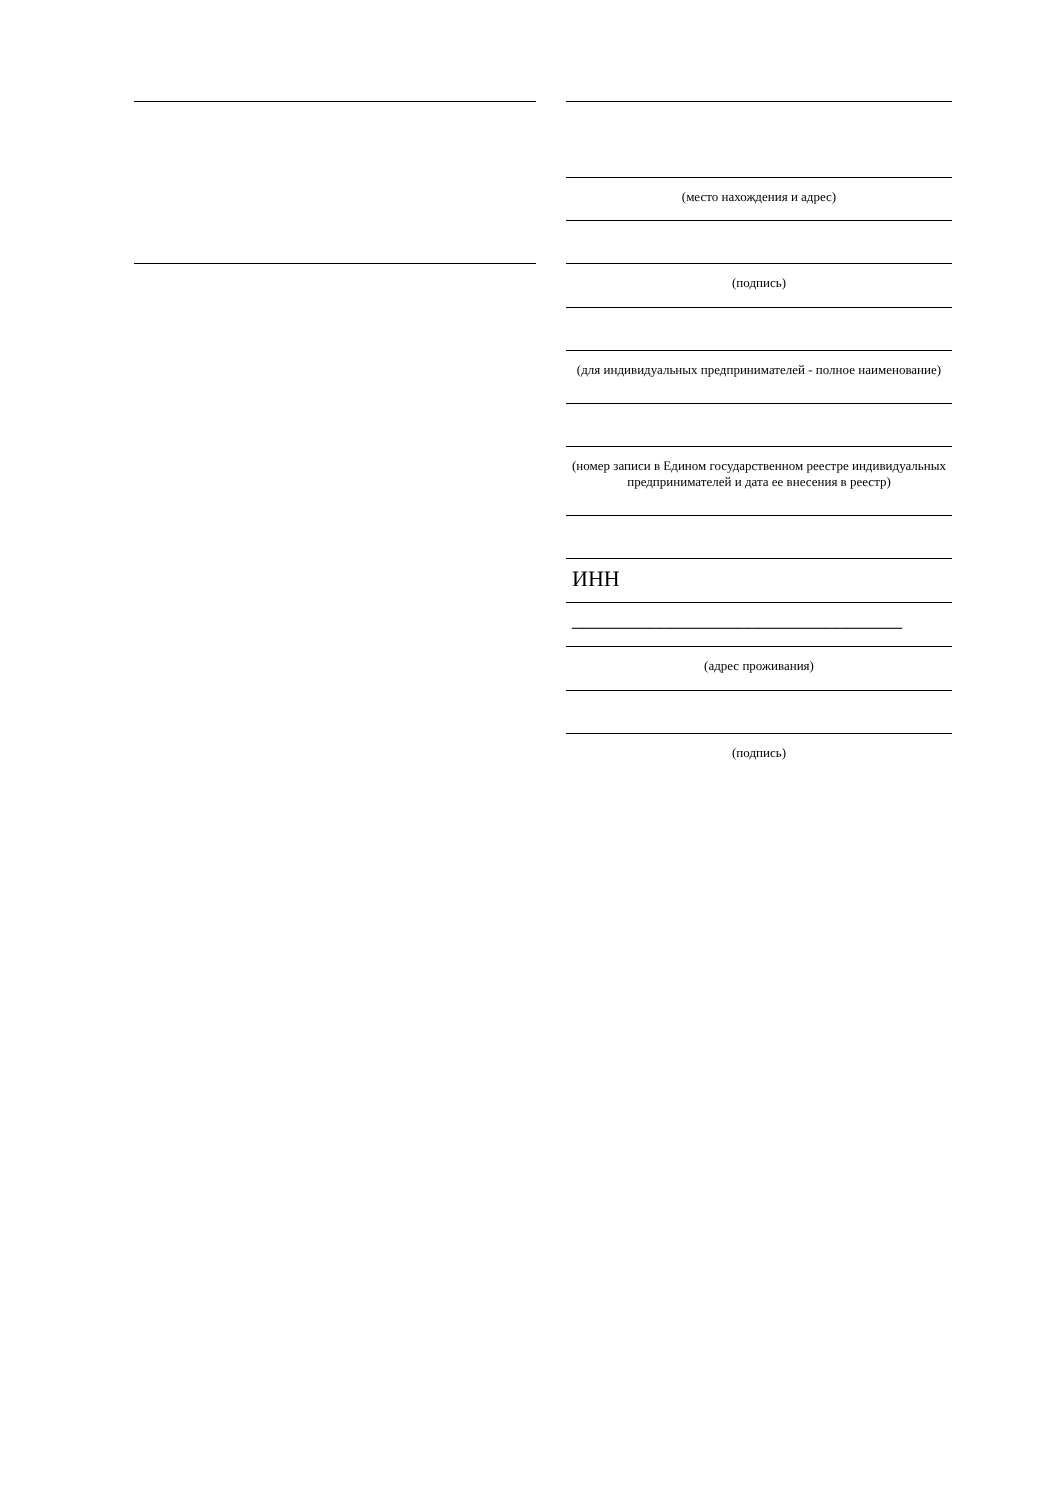(место нахождения и адрес)
(подпись)
(для индивидуальных предпринимателей - полное наименование)
(номер записи в Едином государственном реестре индивидуальных предпринимателей и дата ее внесения в реестр)
ИНН ______________________________
(адрес проживания)
(подпись)